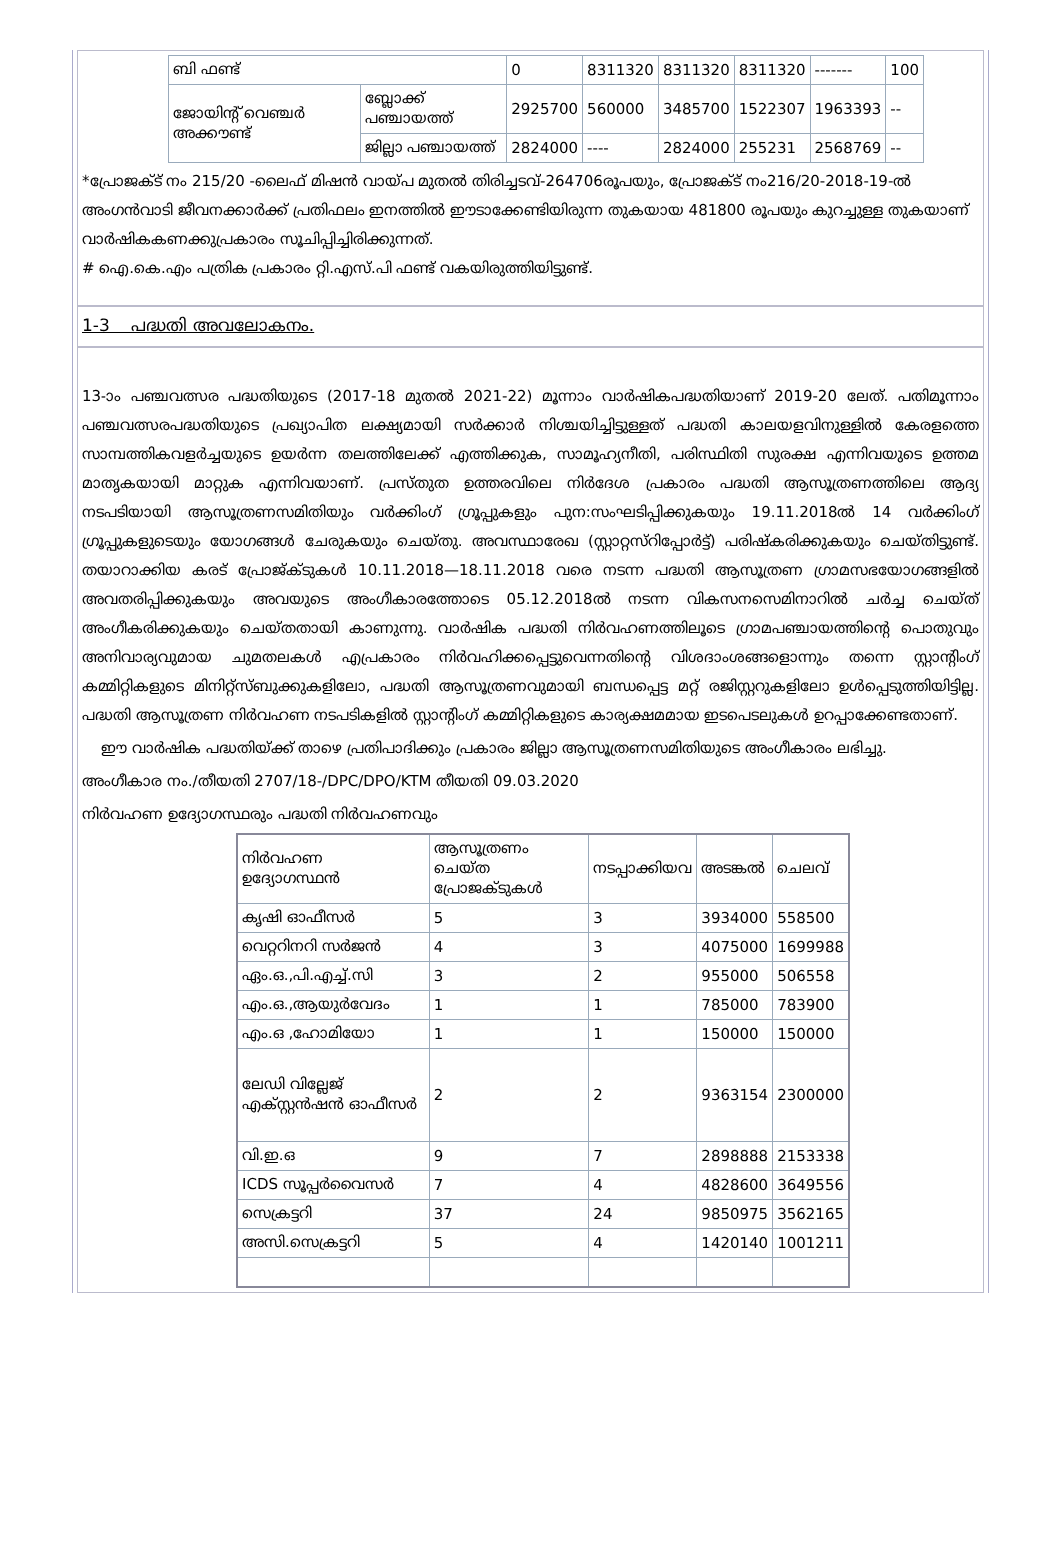| ബി ഫണ്ട് | | 0 | 8311320 | 8311320 | 8311320 | ------- | 100 |
| ജോയിന്റ് വെഞ്ചർ അക്കൗണ്ട് | ബ്ലോക്ക് പഞ്ചായത്ത് | 2925700 | 560000 | 3485700 | 1522307 | 1963393 | -- |
| | ജില്ലാ പഞ്ചായത്ത് | 2824000 | ---- | 2824000 | 255231 | 2568769 | -- |
*പ്രോജക്ട് നം 215/20 -ലൈഫ് മിഷൻ വായ്പ മുതൽ തിരിച്ചടവ്-264706രൂപയും, പ്രോജക്ട് നം216/20-2018-19-ൽ അംഗൻവാടി ജീവനക്കാർക്ക് പ്രതിഫലം ഇനത്തിൽ ഈടാക്കേണ്ടിയിരുന്ന തുകയായ 481800 രൂപയും കുറച്ചുള്ള തുകയാണ് വാർഷികകണക്കുപ്രകാരം സൂചിപ്പിച്ചിരിക്കുന്നത്.
# ഐ.കെ.എം പത്രിക പ്രകാരം റ്റി.എസ്.പി ഫണ്ട് വകയിരുത്തിയിട്ടുണ്ട്.
1-3 പദ്ധതി അവലോകനം.
13-ാം പഞ്ചവത്സര പദ്ധതിയുടെ (2017-18 മുതൽ 2021-22) മൂന്നാം വാർഷികപദ്ധതിയാണ് 2019-20 ലേത്. പതിമൂന്നാം പഞ്ചവത്സരപദ്ധതിയുടെ പ്രഖ്യാപിത ലക്ഷ്യമായി സർക്കാർ നിശ്ചയിച്ചിട്ടുള്ളത് പദ്ധതി കാലയളവിനുള്ളിൽ കേരളത്തെ സാമ്പത്തികവളർച്ചയുടെ ഉയർന്ന തലത്തിലേക്ക് എത്തിക്കുക, സാമൂഹ്യനീതി, പരിസ്ഥിതി സുരക്ഷ എന്നിവയുടെ ഉത്തമ മാതൃകയായി മാറ്റുക എന്നിവയാണ്. പ്രസ്തുത ഉത്തരവിലെ നിർദേശ പ്രകാരം പദ്ധതി ആസൂത്രണത്തിലെ ആദ്യ നടപടിയായി ആസൂത്രണസമിതിയും വർക്കിംഗ് ഗ്രൂപ്പുകളും പുന:സംഘടിപ്പിക്കുകയും 19.11.2018ൽ 14 വർക്കിംഗ് ഗ്രൂപ്പുകളുടെയും യോഗങ്ങൾ ചേരുകയും ചെയ്തു. അവസ്ഥാരേഖ (സ്റ്റാറ്റസ്റിപ്പോർട്ട്) പരിഷ്കരിക്കുകയും ചെയ്തിട്ടുണ്ട്. തയാറാക്കിയ കരട് പ്രോജ്ക്ടുകൾ 10.11.2018—18.11.2018 വരെ നടന്ന പദ്ധതി ആസൂത്രണ ഗ്രാമസഭയോഗങ്ങളിൽ അവതരിപ്പിക്കുകയും അവയുടെ അംഗീകാരത്തോടെ 05.12.2018ൽ നടന്ന വികസനസെമിനാറിൽ ചർച്ച ചെയ്ത് അംഗീകരിക്കുകയും ചെയ്തതായി കാണുന്നു. വാർഷിക പദ്ധതി നിർവഹണത്തിലൂടെ ഗ്രാമപഞ്ചായത്തിന്റെ പൊതുവും അനിവാര്യവുമായ ചുമതലകൾ എപ്രകാരം നിർവഹിക്കപ്പെട്ടുവെന്നതിന്റെ വിശദാംശങ്ങളൊന്നും തന്നെ സ്റ്റാന്റിംഗ് കമ്മിറ്റികളുടെ മിനിറ്റ്സ്ബുക്കുകളിലോ, പദ്ധതി ആസൂത്രണവുമായി ബന്ധപ്പെട്ട മറ്റ് രജിസ്റ്ററുകളിലോ ഉൾപ്പെടുത്തിയിട്ടില്ല. പദ്ധതി ആസൂത്രണ നിർവഹണ നടപടികളിൽ സ്റ്റാന്റിംഗ് കമ്മിറ്റികളുടെ കാര്യക്ഷമമായ ഇടപെടലുകൾ ഉറപ്പാക്കേണ്ടതാണ്.
ഈ വാർഷിക പദ്ധതിയ്ക്ക് താഴെ പ്രതിപാദിക്കും പ്രകാരം ജില്ലാ ആസൂത്രണസമിതിയുടെ അംഗീകാരം ലഭിച്ചു.
അംഗീകാര നം./തീയതി 2707/18-/DPC/DPO/KTM തീയതി 09.03.2020
നിർവഹണ ഉദ്യോഗസ്ഥരും പദ്ധതി നിർവഹണവും
| നിർവഹണ ഉദ്യോഗസ്ഥൻ | ആസൂത്രണം ചെയ്ത പ്രോജക്ടുകൾ | നടപ്പാക്കിയവ | അടങ്കൽ | ചെലവ് |
| --- | --- | --- | --- | --- |
| കൃഷി ഓഫീസർ | 5 | 3 | 3934000 | 558500 |
| വെറ്ററിനറി സർജൻ | 4 | 3 | 4075000 | 1699988 |
| ഏം.ഒ.,പി.എച്ച്.സി | 3 | 2 | 955000 | 506558 |
| എം.ഒ.,ആയുർവേദം | 1 | 1 | 785000 | 783900 |
| എം.ഒ ,ഹോമിയോ | 1 | 1 | 150000 | 150000 |
| ലേഡി വില്ലേജ് എക്സ്റ്റൻഷൻ ഓഫീസർ | 2 | 2 | 9363154 | 2300000 |
| വി.ഇ.ഒ | 9 | 7 | 2898888 | 2153338 |
| ICDS സൂപ്പർവൈസർ | 7 | 4 | 4828600 | 3649556 |
| സെക്രട്ടറി | 37 | 24 | 9850975 | 3562165 |
| അസി.സെക്രട്ടറി | 5 | 4 | 1420140 | 1001211 |